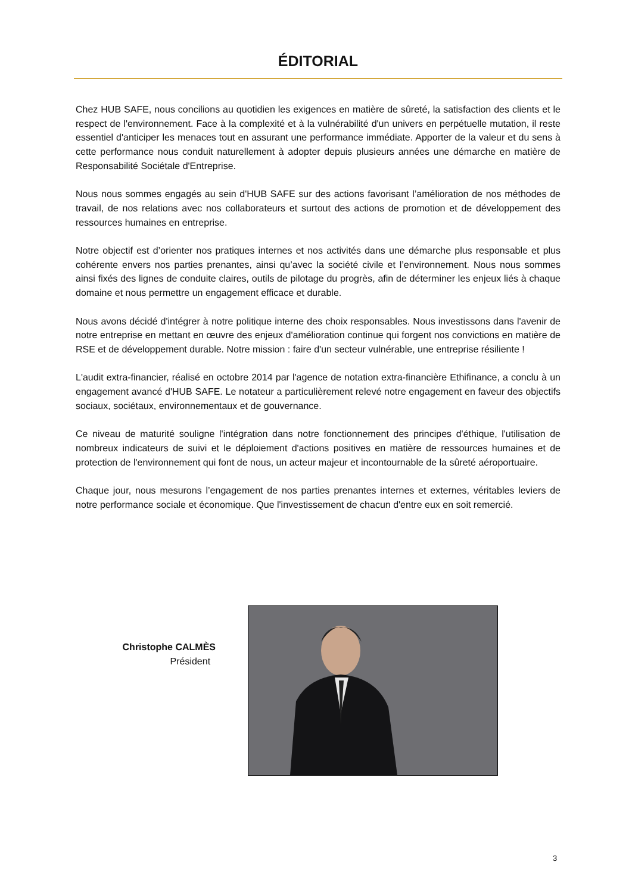ÉDITORIAL
Chez HUB SAFE, nous concilions au quotidien les exigences en matière de sûreté, la satisfaction des clients et le respect de l'environnement. Face à la complexité et à la vulnérabilité d'un univers en perpétuelle mutation, il reste essentiel d'anticiper les menaces tout en assurant une performance immédiate. Apporter de la valeur et du sens à cette performance nous conduit naturellement à adopter depuis plusieurs années une démarche en matière de Responsabilité Sociétale d'Entreprise.
Nous nous sommes engagés au sein d'HUB SAFE sur des actions favorisant l’amélioration de nos méthodes de travail, de nos relations avec nos collaborateurs et surtout des actions de promotion et de développement des ressources humaines en entreprise.
Notre objectif est d’orienter nos pratiques internes et nos activités dans une démarche plus responsable et plus cohérente envers nos parties prenantes, ainsi qu’avec la société civile et l’environnement. Nous nous sommes ainsi fixés des lignes de conduite claires, outils de pilotage du progrès, afin de déterminer les enjeux liés à chaque domaine et nous permettre un engagement efficace et durable.
Nous avons décidé d'intégrer à notre politique interne des choix responsables. Nous investissons dans l'avenir de notre entreprise en mettant en œuvre des enjeux d'amélioration continue qui forgent nos convictions en matière de RSE et de développement durable. Notre mission : faire d'un secteur vulnérable, une entreprise résiliente !
L'audit extra-financier, réalisé en octobre 2014 par l'agence de notation extra-financière Ethifinance, a conclu à un engagement avancé d'HUB SAFE. Le notateur a particulièrement relevé notre engagement en faveur des objectifs sociaux, sociétaux, environnementaux et de gouvernance.
Ce niveau de maturité souligne l'intégration dans notre fonctionnement des principes d'éthique, l'utilisation de nombreux indicateurs de suivi et le déploiement d'actions positives en matière de ressources humaines et de protection de l'environnement qui font de nous, un acteur majeur et incontournable de la sûreté aéroportuaire.
Chaque jour, nous mesurons l’engagement de nos parties prenantes internes et externes, véritables leviers de notre performance sociale et économique. Que l'investissement de chacun d'entre eux en soit remercié.
Christophe CALMÈS
Président
3